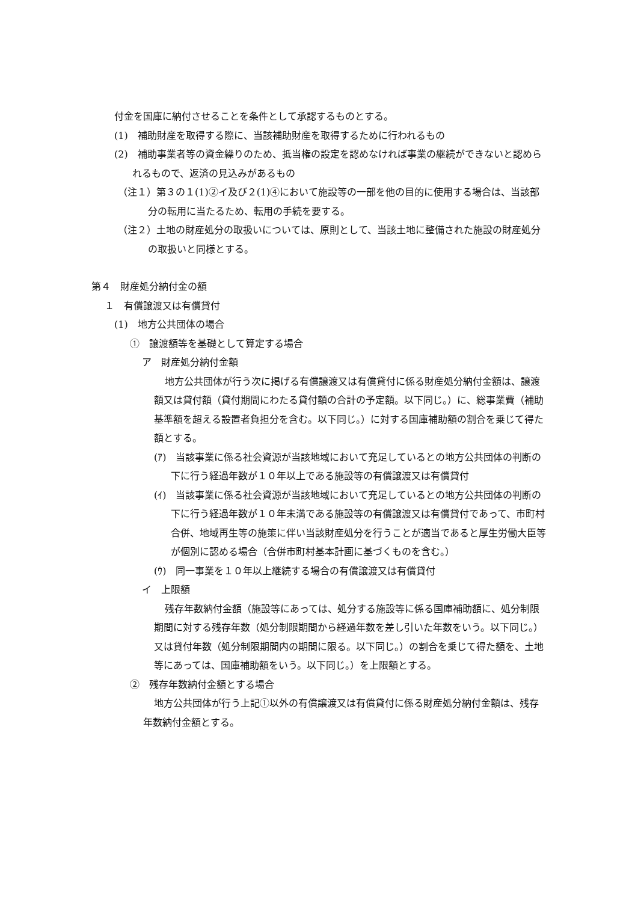付金を国庫に納付させることを条件として承認するものとする。
(1)　補助財産を取得する際に、当該補助財産を取得するために行われるもの
(2)　補助事業者等の資金繰りのため、抵当権の設定を認めなければ事業の継続ができないと認められるもので、返済の見込みがあるもの
（注１）第３の１(1)②イ及び２(1)④において施設等の一部を他の目的に使用する場合は、当該部分の転用に当たるため、転用の手続を要する。
（注２）土地の財産処分の取扱いについては、原則として、当該土地に整備された施設の財産処分の取扱いと同様とする。
第４　財産処分納付金の額
１　有償譲渡又は有償貸付
(1)　地方公共団体の場合
①　譲渡額等を基礎として算定する場合
ア　財産処分納付金額
地方公共団体が行う次に掲げる有償譲渡又は有償貸付に係る財産処分納付金額は、譲渡額又は貸付額（貸付期間にわたる貸付額の合計の予定額。以下同じ。）に、総事業費（補助基準額を超える設置者負担分を含む。以下同じ。）に対する国庫補助額の割合を乗じて得た額とする。
(ｱ)　当該事業に係る社会資源が当該地域において充足しているとの地方公共団体の判断の下に行う経過年数が１０年以上である施設等の有償譲渡又は有償貸付
(ｲ)　当該事業に係る社会資源が当該地域において充足しているとの地方公共団体の判断の下に行う経過年数が１０年未満である施設等の有償譲渡又は有償貸付であって、市町村合併、地域再生等の施策に伴い当該財産処分を行うことが適当であると厚生労働大臣等が個別に認める場合（合併市町村基本計画に基づくものを含む。）
(ｳ)　同一事業を１０年以上継続する場合の有償譲渡又は有償貸付
イ　上限額
残存年数納付金額（施設等にあっては、処分する施設等に係る国庫補助額に、処分制限期間に対する残存年数（処分制限期間から経過年数を差し引いた年数をいう。以下同じ。）又は貸付年数（処分制限期間内の期間に限る。以下同じ。）の割合を乗じて得た額を、土地等にあっては、国庫補助額をいう。以下同じ。）を上限額とする。
②　残存年数納付金額とする場合
地方公共団体が行う上記①以外の有償譲渡又は有償貸付に係る財産処分納付金額は、残存年数納付金額とする。